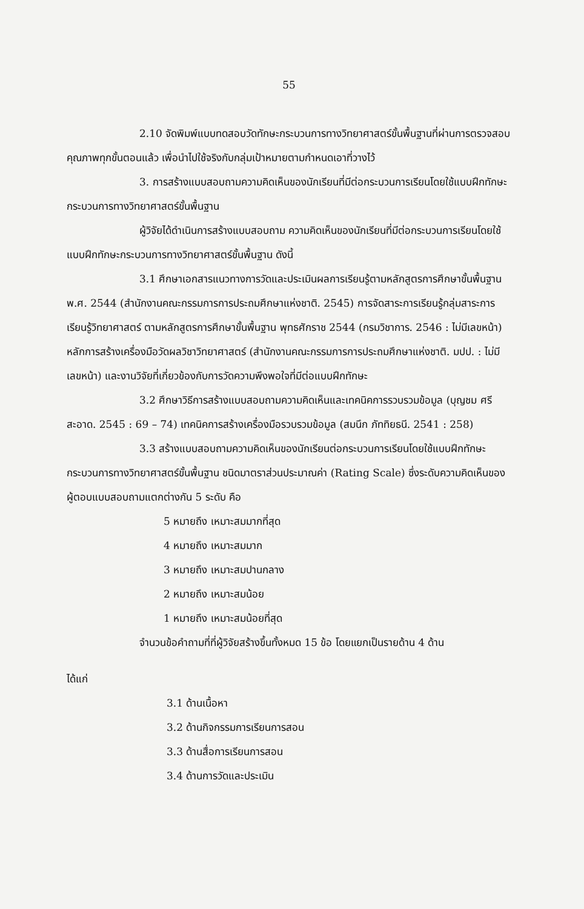55
2.10 จัดพิมพ์แบบทดสอบวัดทักษะกระบวนการทางวิทยาศาสตร์ขั้นพื้นฐานที่ผ่านการตรวจสอบคุณภาพทุกขั้นตอนแล้ว เพื่อนำไปใช้จริงกับกลุ่มเป้าหมายตามกำหนดเอาที่วางไว้
3. การสร้างแบบสอบถามความคิดเห็นของนักเรียนที่มีต่อกระบวนการเรียนโดยใช้แบบฝึกทักษะกระบวนการทางวิทยาศาสตร์ขั้นพื้นฐาน
ผู้วิจัยได้ดำเนินการสร้างแบบสอบถาม ความคิดเห็นของนักเรียนที่มีต่อกระบวนการเรียนโดยใช้แบบฝึกทักษะกระบวนการทางวิทยาศาสตร์ขั้นพื้นฐาน ดังนี้
3.1 ศึกษาเอกสารแนวทางการวัดและประเมินผลการเรียนรู้ตามหลักสูตรการศึกษาขั้นพื้นฐาน พ.ศ. 2544 (สำนักงานคณะกรรมการการประถมศึกษาแห่งชาติ. 2545) การจัดสาระการเรียนรู้กลุ่มสาระการเรียนรู้วิทยาศาสตร์ ตามหลักสูตรการศึกษาขั้นพื้นฐาน พุทธศักราช 2544 (กรมวิชาการ. 2546 : ไม่มีเลขหน้า) หลักการสร้างเครื่องมือวัดผลวิชาวิทยาศาสตร์ (สำนักงานคณะกรรมการการประถมศึกษาแห่งชาติ. มปป. : ไม่มีเลขหน้า) และงานวิจัยที่เกี่ยวข้องกับการวัดความพึงพอใจที่มีต่อแบบฝึกทักษะ
3.2 ศึกษาวิธีการสร้างแบบสอบถามความคิดเห็นและเทคนิคการรวบรวมข้อมูล (บุญชม ศรีสะอาด. 2545 : 69 – 74) เทคนิคการสร้างเครื่องมือรวบรวมข้อมูล (สมนึก ภัททิยธนี. 2541 : 258)
3.3 สร้างแบบสอบถามความคิดเห็นของนักเรียนต่อกระบวนการเรียนโดยใช้แบบฝึกทักษะกระบวนการทางวิทยาศาสตร์ขั้นพื้นฐาน ชนิดมาตราส่วนประมาณค่า (Rating Scale) ซึ่งระดับความคิดเห็นของผู้ตอบแบบสอบถามแตกต่างกัน 5 ระดับ คือ
5 หมายถึง เหมาะสมมากที่สุด
4 หมายถึง เหมาะสมมาก
3 หมายถึง เหมาะสมปานกลาง
2 หมายถึง เหมาะสมน้อย
1 หมายถึง เหมาะสมน้อยที่สุด
จำนวนข้อคำถามที่ที่ผู้วิจัยสร้างขึ้นทั้งหมด 15 ข้อ โดยแยกเป็นรายด้าน 4 ด้าน
ได้แก่
3.1 ด้านเนื้อหา
3.2 ด้านกิจกรรมการเรียนการสอน
3.3 ด้านสื่อการเรียนการสอน
3.4 ด้านการวัดและประเมิน